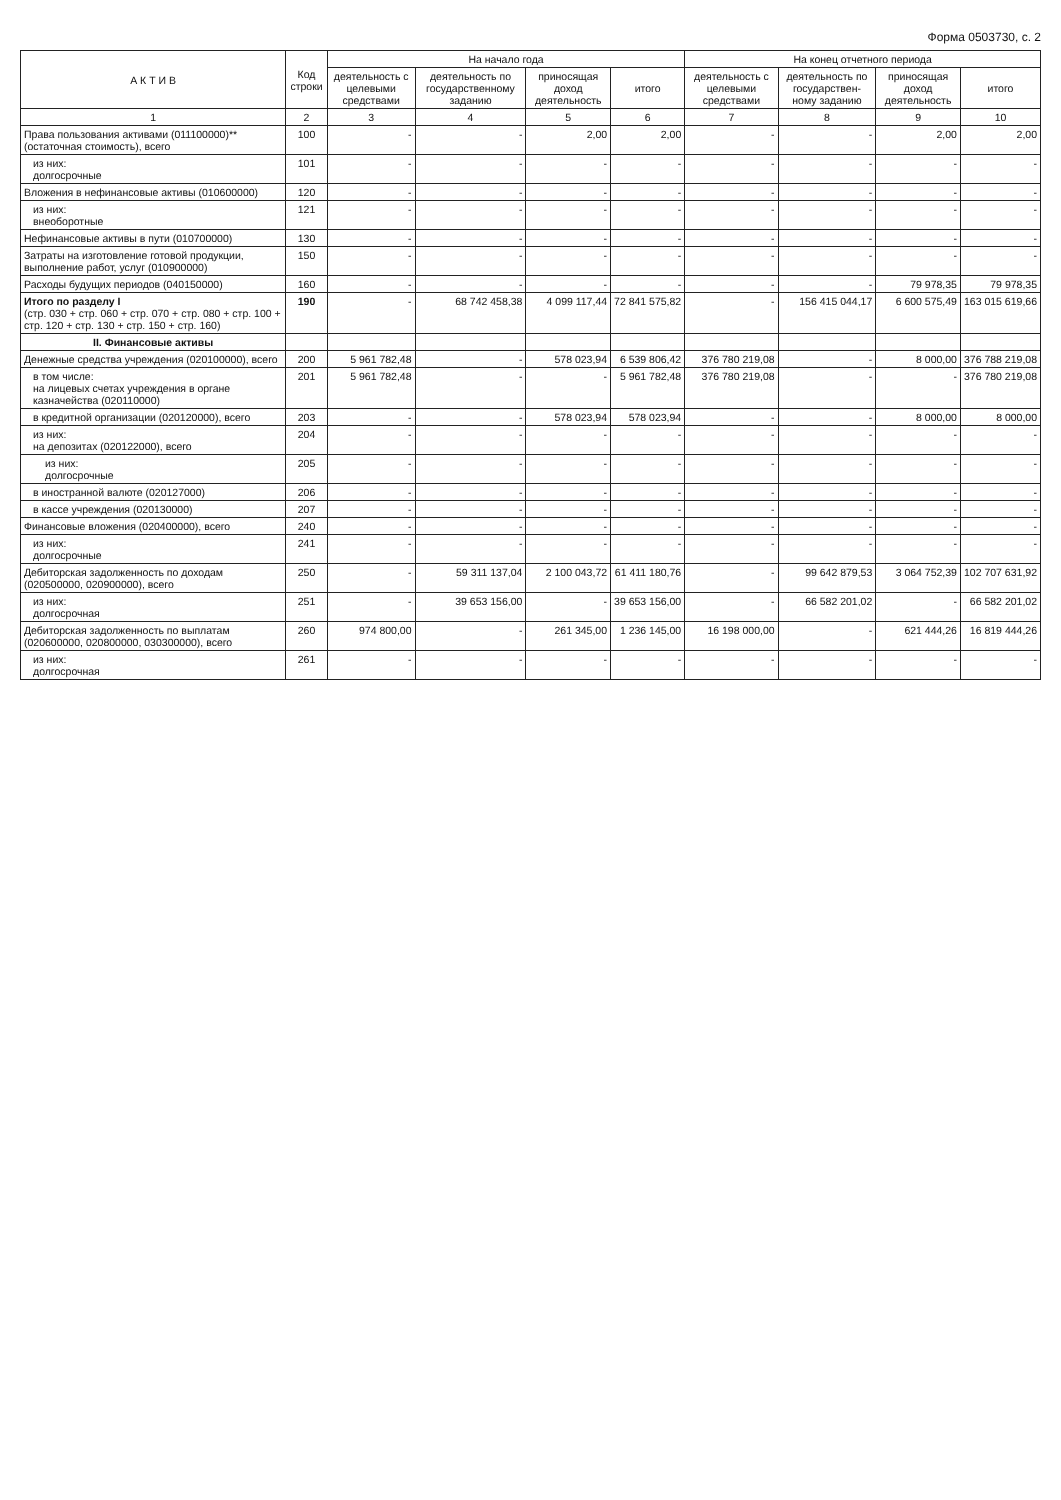Форма 0503730, с. 2
| А К Т И В | Код строки | На начало года | | | | На конец отчетного периода | | | |
| --- | --- | --- | --- | --- | --- | --- | --- | --- | --- |
| | | деятельность с целевыми средствами | деятельность по государственному заданию | приносящая доход деятельность | итого | деятельность с целевыми средствами | деятельность по государствен- ному заданию | приносящая доход деятельность | итого |
| 1 | 2 | 3 | 4 | 5 | 6 | 7 | 8 | 9 | 10 |
| Права пользования активами (011100000)** (остаточная стоимость), всего | 100 | - | - | 2,00 | 2,00 | - | - | 2,00 | 2,00 |
| из них: долгосрочные | 101 | - | - | - | - | - | - | - | - |
| Вложения в нефинансовые активы (010600000) | 120 | - | - | - | - | - | - | - | - |
| из них: внеоборотные | 121 | - | - | - | - | - | - | - | - |
| Нефинансовые активы в пути (010700000) | 130 | - | - | - | - | - | - | - | - |
| Затраты на изготовление готовой продукции, выполнение работ, услуг (010900000) | 150 | - | - | - | - | - | - | - | - |
| Расходы будущих периодов (040150000) | 160 | - | - | - | - | - | - | 79 978,35 | 79 978,35 |
| Итого по разделу I (стр. 030 + стр. 060 + стр. 070 + стр. 080 + стр. 100 + стр. 120 + стр. 130 + стр. 150 + стр. 160) | 190 | - | 68 742 458,38 | 4 099 117,44 | 72 841 575,82 | - | 156 415 044,17 | 6 600 575,49 | 163 015 619,66 |
| II. Финансовые активы | | | | | | | | | |
| Денежные средства учреждения (020100000), всего | 200 | 5 961 782,48 | - | 578 023,94 | 6 539 806,42 | 376 780 219,08 | - | 8 000,00 | 376 788 219,08 |
| в том числе: на лицевых счетах учреждения в органе казначейства (020110000) | 201 | 5 961 782,48 | - | - | 5 961 782,48 | 376 780 219,08 | - | - | 376 780 219,08 |
| в кредитной организации (020120000), всего | 203 | - | - | 578 023,94 | 578 023,94 | - | - | 8 000,00 | 8 000,00 |
| из них: на депозитах (020122000), всего | 204 | - | - | - | - | - | - | - | - |
| из них: долгосрочные | 205 | - | - | - | - | - | - | - | - |
| в иностранной валюте (020127000) | 206 | - | - | - | - | - | - | - | - |
| в кассе учреждения (020130000) | 207 | - | - | - | - | - | - | - | - |
| Финансовые вложения (020400000), всего | 240 | - | - | - | - | - | - | - | - |
| из них: долгосрочные | 241 | - | - | - | - | - | - | - | - |
| Дебиторская задолженность по доходам (020500000, 020900000), всего | 250 | - | 59 311 137,04 | 2 100 043,72 | 61 411 180,76 | - | 99 642 879,53 | 3 064 752,39 | 102 707 631,92 |
| из них: долгосрочная | 251 | - | 39 653 156,00 | - | 39 653 156,00 | - | 66 582 201,02 | - | 66 582 201,02 |
| Дебиторская задолженность по выплатам (020600000, 020800000, 030300000), всего | 260 | 974 800,00 | - | 261 345,00 | 1 236 145,00 | 16 198 000,00 | - | 621 444,26 | 16 819 444,26 |
| из них: долгосрочная | 261 | - | - | - | - | - | - | - | - |